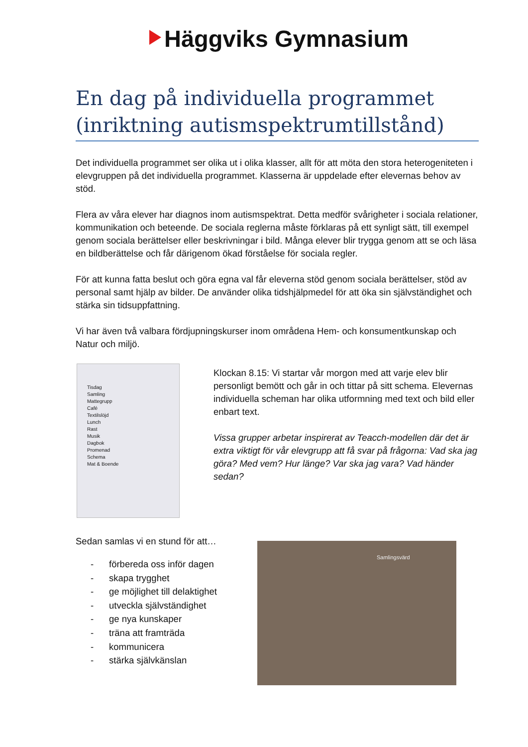Häggviks Gymnasium
En dag på individuella programmet (inriktning autismspektrumtillstånd)
Det individuella programmet ser olika ut i olika klasser, allt för att möta den stora heterogeniteten i elevgruppen på det individuella programmet. Klasserna är uppdelade efter elevernas behov av stöd.
Flera av våra elever har diagnos inom autismspektrat. Detta medför svårigheter i sociala relationer, kommunikation och beteende. De sociala reglerna måste förklaras på ett synligt sätt, till exempel genom sociala berättelser eller beskrivningar i bild. Många elever blir trygga genom att se och läsa en bildberättelse och får därigenom ökad förståelse för sociala regler.
För att kunna fatta beslut och göra egna val får eleverna stöd genom sociala berättelser, stöd av personal samt hjälp av bilder. De använder olika tidshjälpmedel för att öka sin självständighet och stärka sin tidsuppfattning.
Vi har även två valbara fördjupningskurser inom områdena Hem- och konsumentkunskap och Natur och miljö.
Tisdag
Samling
Mattegrupp
Café
Textilslöjd
Lunch
Rast
Musik
Dagbok
Promenad
Schema
Mat & Boende
Klockan 8.15: Vi startar vår morgon med att varje elev blir personligt bemött och går in och tittar på sitt schema. Elevernas individuella scheman har olika utformning med text och bild eller enbart text.
Vissa grupper arbetar inspirerat av Teacch-modellen där det är extra viktigt för vår elevgrupp att få svar på frågorna: Vad ska jag göra? Med vem? Hur länge? Var ska jag vara? Vad händer sedan?
Sedan samlas vi en stund för att…
- förbereda oss inför dagen
- skapa trygghet
- ge möjlighet till delaktighet
- utveckla självständighet
- ge nya kunskaper
- träna att framträda
- kommunicera
- stärka självkänslan
Samlingsvärd